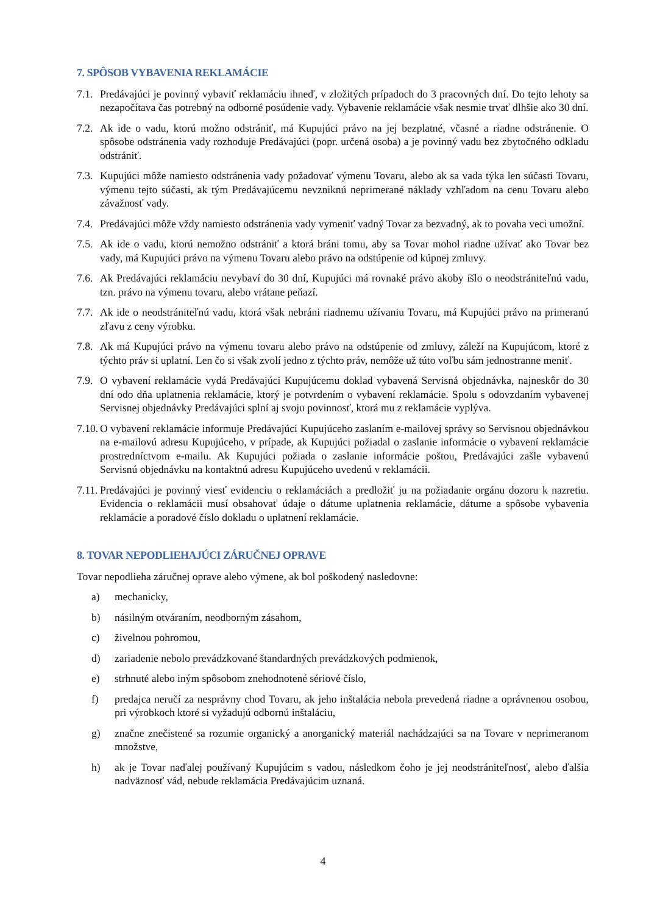7. SPÔSOB VYBAVENIA REKLAMÁCIE
7.1. Predávajúci je povinný vybaviť reklamáciu ihneď, v zložitých prípadoch do 3 pracovných dní. Do tejto lehoty sa nezapočítava čas potrebný na odborné posúdenie vady. Vybavenie reklamácie však nesmie trvať dlhšie ako 30 dní.
7.2. Ak ide o vadu, ktorú možno odstrániť, má Kupujúci právo na jej bezplatné, včasné a riadne odstránenie. O spôsobe odstránenia vady rozhoduje Predávajúci (popr. určená osoba) a je povinný vadu bez zbytočného odkladu odstrániť.
7.3. Kupujúci môže namiesto odstránenia vady požadovať výmenu Tovaru, alebo ak sa vada týka len súčasti Tovaru, výmenu tejto súčasti, ak tým Predávajúcemu nevzniknú neprimerané náklady vzhľadom na cenu Tovaru alebo závažnosť vady.
7.4. Predávajúci môže vždy namiesto odstránenia vady vymeniť vadný Tovar za bezvadný, ak to povaha veci umožní.
7.5. Ak ide o vadu, ktorú nemožno odstrániť a ktorá bráni tomu, aby sa Tovar mohol riadne užívať ako Tovar bez vady, má Kupujúci právo na výmenu Tovaru alebo právo na odstúpenie od kúpnej zmluvy.
7.6. Ak Predávajúci reklamáciu nevybaví do 30 dní, Kupujúci má rovnaké právo akoby išlo o neodstrániteľnú vadu, tzn. právo na výmenu tovaru, alebo vrátane peňazí.
7.7. Ak ide o neodstrániteľnú vadu, ktorá však nebráni riadnemu užívaniu Tovaru, má Kupujúci právo na primeranú zľavu z ceny výrobku.
7.8. Ak má Kupujúci právo na výmenu tovaru alebo právo na odstúpenie od zmluvy, záleží na Kupujúcom, ktoré z týchto práv si uplatní. Len čo si však zvolí jedno z týchto práv, nemôže už túto voľbu sám jednostranne meniť.
7.9. O vybavení reklamácie vydá Predávajúci Kupujúcemu doklad vybavená Servisná objednávka, najneskôr do 30 dní odo dňa uplatnenia reklamácie, ktorý je potvrdením o vybavení reklamácie. Spolu s odovzdaním vybavenej Servisnej objednávky Predávajúci splní aj svoju povinnosť, ktorá mu z reklamácie vyplýva.
7.10. O vybavení reklamácie informuje Predávajúci Kupujúceho zaslaním e-mailovej správy so Servisnou objednávkou na e-mailovú adresu Kupujúceho, v prípade, ak Kupujúci požiadal o zaslanie informácie o vybavení reklamácie prostredníctvom e-mailu. Ak Kupujúci požiada o zaslanie informácie poštou, Predávajúci zašle vybavenú Servisnú objednávku na kontaktnú adresu Kupujúceho uvedenú v reklamácii.
7.11. Predávajúci je povinný viesť evidenciu o reklamáciách a predložiť ju na požiadanie orgánu dozoru k nazretiu. Evidencia o reklamácii musí obsahovať údaje o dátume uplatnenia reklamácie, dátume a spôsobe vybavenia reklamácie a poradové číslo dokladu o uplatnení reklamácie.
8. TOVAR NEPODLIEHAJÚCI ZÁRUČNEJ OPRAVE
Tovar nepodlieha záručnej oprave alebo výmene, ak bol poškodený nasledovne:
a) mechanicky,
b) násilným otváraním, neodborným zásahom,
c) živelnou pohromou,
d) zariadenie nebolo prevádzkované štandardných prevádzkových podmienok,
e) strhnuté alebo iným spôsobom znehodnotené sériové číslo,
f) predajca neručí za nesprávny chod Tovaru, ak jeho inštalácia nebola prevedená riadne a oprávnenou osobou, pri výrobkoch ktoré si vyžadujú odbornú inštaláciu,
g) značne znečistené sa rozumie organický a anorganický materiál nachádzajúci sa na Tovare v neprimeranom množstve,
h) ak je Tovar naďalej používaný Kupujúcim s vadou, následkom čoho je jej neodstrániteľnosť, alebo ďalšia nadväznosť vád, nebude reklamácia Predávajúcim uznaná.
4